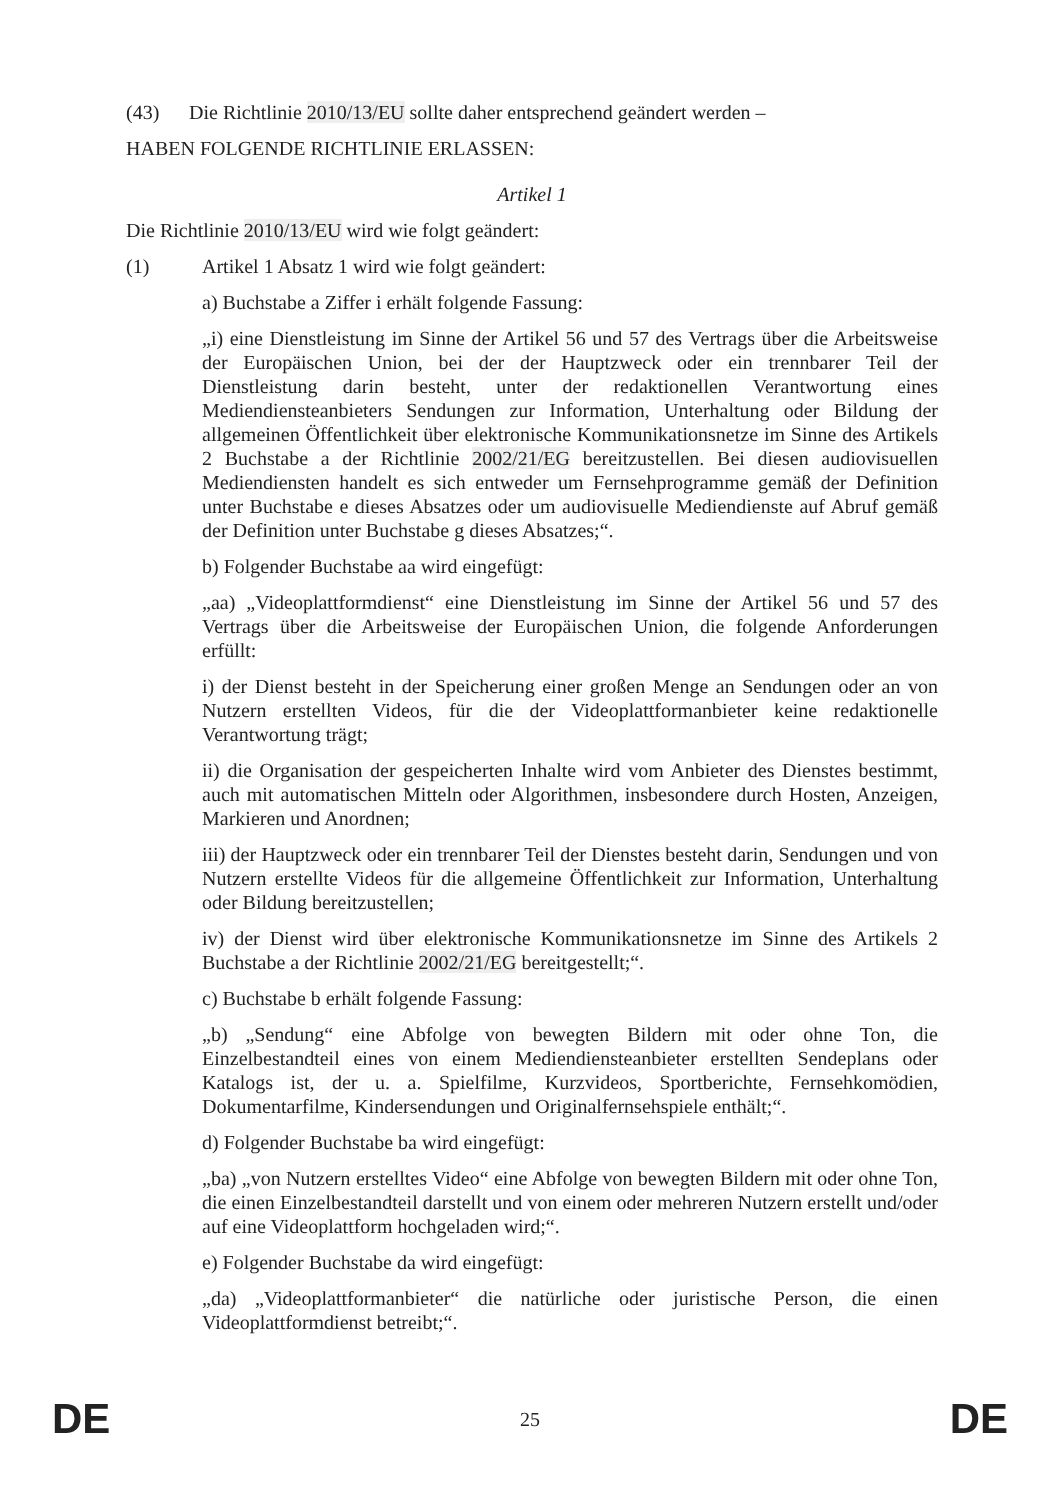(43) Die Richtlinie 2010/13/EU sollte daher entsprechend geändert werden –
HABEN FOLGENDE RICHTLINIE ERLASSEN:
Artikel 1
Die Richtlinie 2010/13/EU wird wie folgt geändert:
(1) Artikel 1 Absatz 1 wird wie folgt geändert:
a) Buchstabe a Ziffer i erhält folgende Fassung:
„i) eine Dienstleistung im Sinne der Artikel 56 und 57 des Vertrags über die Arbeitsweise der Europäischen Union, bei der der Hauptzweck oder ein trennbarer Teil der Dienstleistung darin besteht, unter der redaktionellen Verantwortung eines Mediendiensteanbieters Sendungen zur Information, Unterhaltung oder Bildung der allgemeinen Öffentlichkeit über elektronische Kommunikationsnetze im Sinne des Artikels 2 Buchstabe a der Richtlinie 2002/21/EG bereitzustellen. Bei diesen audiovisuellen Mediendiensten handelt es sich entweder um Fernsehprogramme gemäß der Definition unter Buchstabe e dieses Absatzes oder um audiovisuelle Mediendienste auf Abruf gemäß der Definition unter Buchstabe g dieses Absatzes;“.
b) Folgender Buchstabe aa wird eingefügt:
„aa) „Videoplattformdienst“ eine Dienstleistung im Sinne der Artikel 56 und 57 des Vertrags über die Arbeitsweise der Europäischen Union, die folgende Anforderungen erfüllt:
i) der Dienst besteht in der Speicherung einer großen Menge an Sendungen oder an von Nutzern erstellten Videos, für die der Videoplattformanbieter keine redaktionelle Verantwortung trägt;
ii) die Organisation der gespeicherten Inhalte wird vom Anbieter des Dienstes bestimmt, auch mit automatischen Mitteln oder Algorithmen, insbesondere durch Hosten, Anzeigen, Markieren und Anordnen;
iii) der Hauptzweck oder ein trennbarer Teil der Dienstes besteht darin, Sendungen und von Nutzern erstellte Videos für die allgemeine Öffentlichkeit zur Information, Unterhaltung oder Bildung bereitzustellen;
iv) der Dienst wird über elektronische Kommunikationsnetze im Sinne des Artikels 2 Buchstabe a der Richtlinie 2002/21/EG bereitgestellt;“.
c) Buchstabe b erhält folgende Fassung:
„b) „Sendung“ eine Abfolge von bewegten Bildern mit oder ohne Ton, die Einzelbestandteil eines von einem Mediendiensteanbieter erstellten Sendeplans oder Katalogs ist, der u. a. Spielfilme, Kurzvideos, Sportberichte, Fernsehkomödien, Dokumentarfilme, Kindersendungen und Originalfernsehspiele enthält;“.
d) Folgender Buchstabe ba wird eingefügt:
„ba) „von Nutzern erstelltes Video“ eine Abfolge von bewegten Bildern mit oder ohne Ton, die einen Einzelbestandteil darstellt und von einem oder mehreren Nutzern erstellt und/oder auf eine Videoplattform hochgeladen wird;“.
e) Folgender Buchstabe da wird eingefügt:
„da) „Videoplattformanbieter“ die natürliche oder juristische Person, die einen Videoplattformdienst betreibt;“.
DE 25 DE